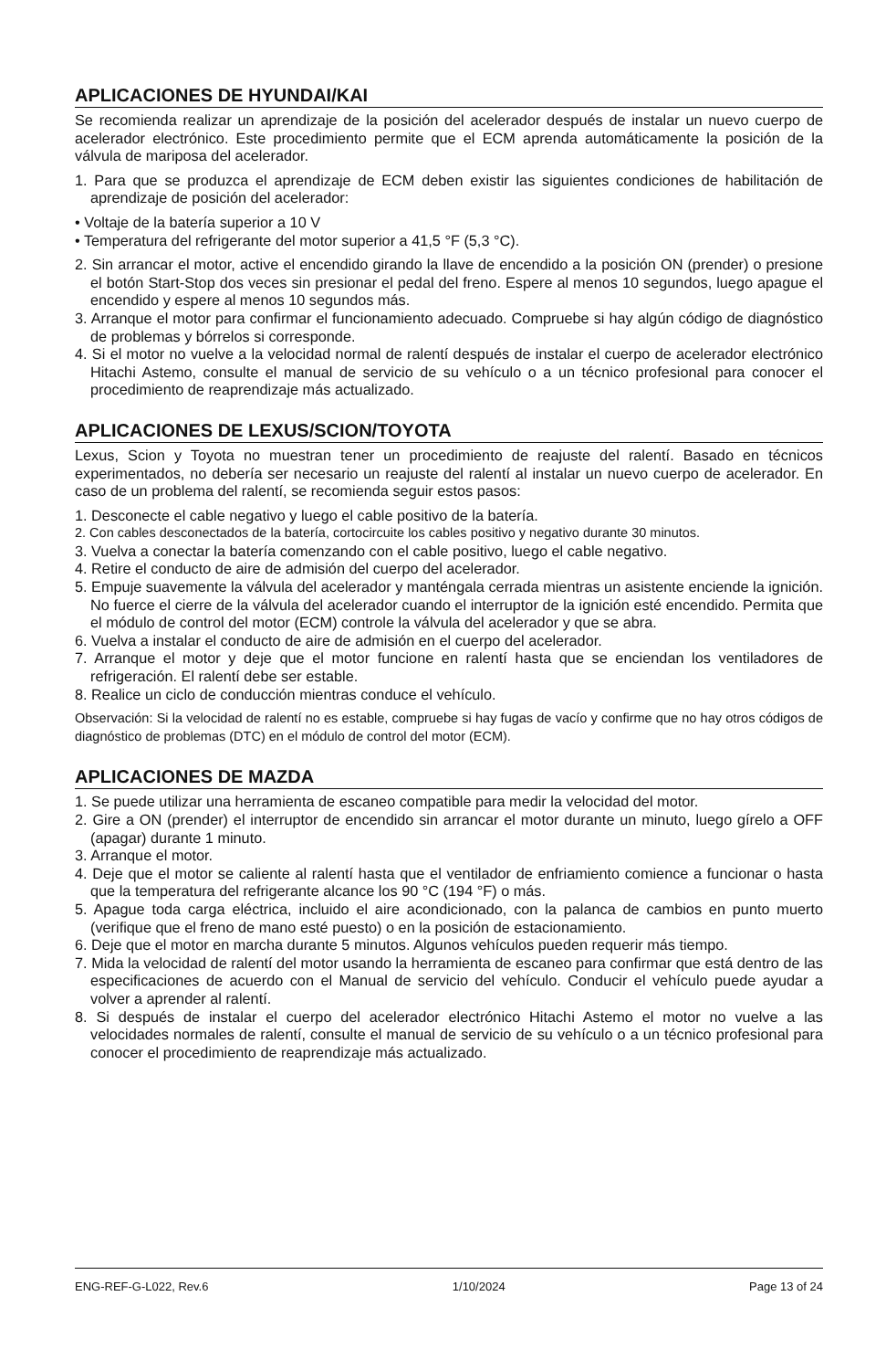APLICACIONES DE HYUNDAI/KAI
Se recomienda realizar un aprendizaje de la posición del acelerador después de instalar un nuevo cuerpo de acelerador electrónico. Este procedimiento permite que el ECM aprenda automáticamente la posición de la válvula de mariposa del acelerador.
1. Para que se produzca el aprendizaje de ECM deben existir las siguientes condiciones de habilitación de aprendizaje de posición del acelerador:
• Voltaje de la batería superior a 10 V
• Temperatura del refrigerante del motor superior a 41,5 °F (5,3 °C).
2. Sin arrancar el motor, active el encendido girando la llave de encendido a la posición ON (prender) o presione el botón Start-Stop dos veces sin presionar el pedal del freno. Espere al menos 10 segundos, luego apague el encendido y espere al menos 10 segundos más.
3. Arranque el motor para confirmar el funcionamiento adecuado. Compruebe si hay algún código de diagnóstico de problemas y bórrelos si corresponde.
4. Si el motor no vuelve a la velocidad normal de ralentí después de instalar el cuerpo de acelerador electrónico Hitachi Astemo, consulte el manual de servicio de su vehículo o a un técnico profesional para conocer el procedimiento de reaprendizaje más actualizado.
APLICACIONES DE LEXUS/SCION/TOYOTA
Lexus, Scion y Toyota no muestran tener un procedimiento de reajuste del ralentí. Basado en técnicos experimentados, no debería ser necesario un reajuste del ralentí al instalar un nuevo cuerpo de acelerador. En caso de un problema del ralentí, se recomienda seguir estos pasos:
1. Desconecte el cable negativo y luego el cable positivo de la batería.
2. Con cables desconectados de la batería, cortocircuite los cables positivo y negativo durante 30 minutos.
3. Vuelva a conectar la batería comenzando con el cable positivo, luego el cable negativo.
4. Retire el conducto de aire de admisión del cuerpo del acelerador.
5. Empuje suavemente la válvula del acelerador y manténgala cerrada mientras un asistente enciende la ignición. No fuerce el cierre de la válvula del acelerador cuando el interruptor de la ignición esté encendido. Permita que el módulo de control del motor (ECM) controle la válvula del acelerador y que se abra.
6. Vuelva a instalar el conducto de aire de admisión en el cuerpo del acelerador.
7. Arranque el motor y deje que el motor funcione en ralentí hasta que se enciendan los ventiladores de refrigeración. El ralentí debe ser estable.
8. Realice un ciclo de conducción mientras conduce el vehículo.
Observación: Si la velocidad de ralentí no es estable, compruebe si hay fugas de vacío y confirme que no hay otros códigos de diagnóstico de problemas (DTC) en el módulo de control del motor (ECM).
APLICACIONES DE MAZDA
1. Se puede utilizar una herramienta de escaneo compatible para medir la velocidad del motor.
2. Gire a ON (prender) el interruptor de encendido sin arrancar el motor durante un minuto, luego gírelo a OFF (apagar) durante 1 minuto.
3. Arranque el motor.
4. Deje que el motor se caliente al ralentí hasta que el ventilador de enfriamiento comience a funcionar o hasta que la temperatura del refrigerante alcance los 90 °C (194 °F) o más.
5. Apague toda carga eléctrica, incluido el aire acondicionado, con la palanca de cambios en punto muerto (verifique que el freno de mano esté puesto) o en la posición de estacionamiento.
6. Deje que el motor en marcha durante 5 minutos. Algunos vehículos pueden requerir más tiempo.
7. Mida la velocidad de ralentí del motor usando la herramienta de escaneo para confirmar que está dentro de las especificaciones de acuerdo con el Manual de servicio del vehículo. Conducir el vehículo puede ayudar a volver a aprender al ralentí.
8. Si después de instalar el cuerpo del acelerador electrónico Hitachi Astemo el motor no vuelve a las velocidades normales de ralentí, consulte el manual de servicio de su vehículo o a un técnico profesional para conocer el procedimiento de reaprendizaje más actualizado.
ENG-REF-G-L022, Rev.6 1/10/2024 Page 13 of 24